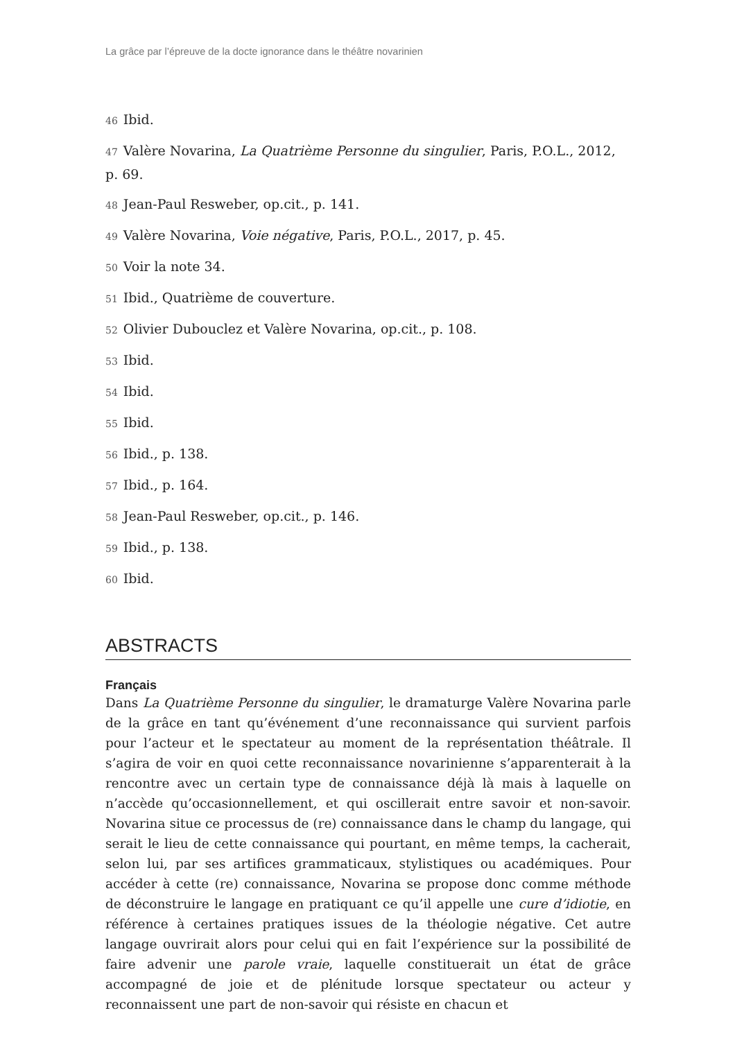La grâce par l’épreuve de la docte ignorance dans le théâtre novarinien
46 Ibid.
47 Valère Novarina, La Quatrième Personne du singulier, Paris, P.O.L., 2012, p. 69.
48 Jean-Paul Resweber, op.cit., p. 141.
49 Valère Novarina, Voie négative, Paris, P.O.L., 2017, p. 45.
50 Voir la note 34.
51 Ibid., Quatrième de couverture.
52 Olivier Dubouclez et Valère Novarina, op.cit., p. 108.
53 Ibid.
54 Ibid.
55 Ibid.
56 Ibid., p. 138.
57 Ibid., p. 164.
58 Jean-Paul Resweber, op.cit., p. 146.
59 Ibid., p. 138.
60 Ibid.
ABSTRACTS
Français
Dans La Quatrième Personne du singulier, le dramaturge Valère Novarina parle de la grâce en tant qu’événement d’une reconnaissance qui survient parfois pour l’acteur et le spectateur au moment de la représentation théâtrale. Il s’agira de voir en quoi cette reconnaissance novarinienne s’apparenterait à la rencontre avec un certain type de connaissance déjà là mais à laquelle on n’accède qu’occasionnellement, et qui oscillerait entre savoir et non-savoir. Novarina situe ce processus de (re) connaissance dans le champ du langage, qui serait le lieu de cette connaissance qui pourtant, en même temps, la cacherait, selon lui, par ses artifices grammaticaux, stylistiques ou académiques. Pour accéder à cette (re) connaissance, Novarina se propose donc comme méthode de déconstruire le langage en pratiquant ce qu’il appelle une cure d’idiotie, en référence à certaines pratiques issues de la théologie négative. Cet autre langage ouvrirait alors pour celui qui en fait l’expérience sur la possibilité de faire advenir une parole vraie, laquelle constituerait un état de grâce accompagné de joie et de plénitude lorsque spectateur ou acteur y reconnaissent une part de non-savoir qui résiste en chacun et